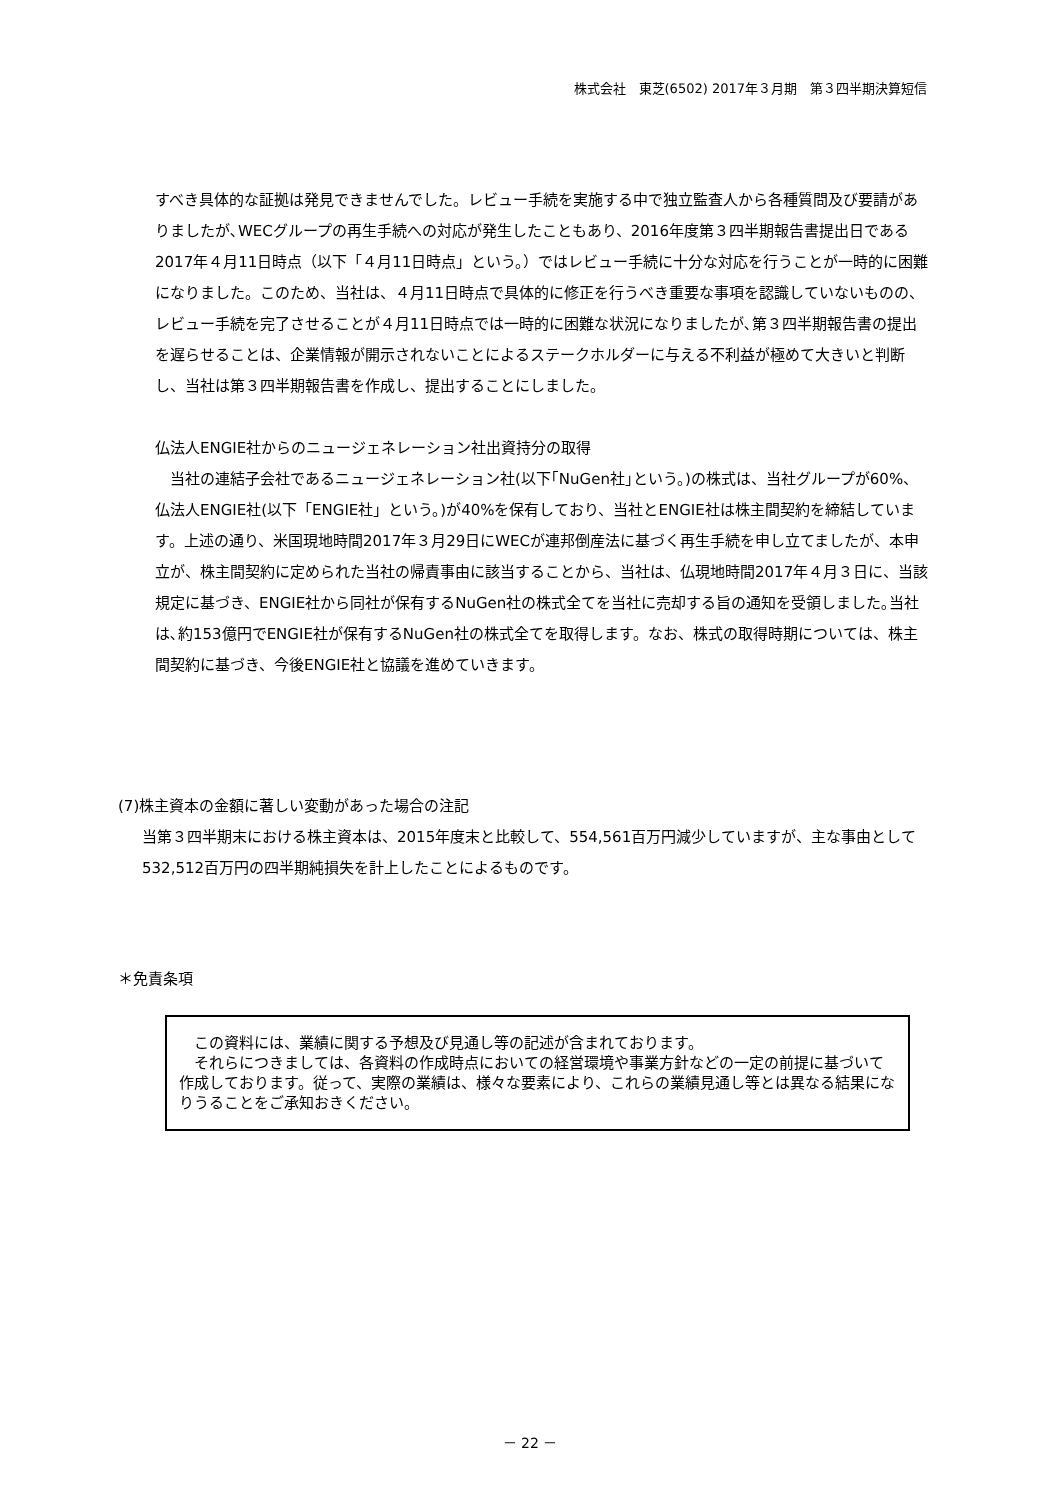株式会社　東芝(6502) 2017年３月期　第３四半期決算短信
すべき具体的な証拠は発見できませんでした。レビュー手続を実施する中で独立監査人から各種質問及び要請がありましたが､WECグループの再生手続への対応が発生したこともあり、2016年度第３四半期報告書提出日である2017年４月11日時点（以下「４月11日時点」という。）ではレビュー手続に十分な対応を行うことが一時的に困難になりました。このため、当社は、４月11日時点で具体的に修正を行うべき重要な事項を認識していないものの、レビュー手続を完了させることが４月11日時点では一時的に困難な状況になりましたが､第３四半期報告書の提出を遅らせることは、企業情報が開示されないことによるステークホルダーに与える不利益が極めて大きいと判断し、当社は第３四半期報告書を作成し、提出することにしました。
仏法人ENGIE社からのニュージェネレーション社出資持分の取得
　当社の連結子会社であるニュージェネレーション社(以下｢NuGen社｣という。)の株式は、当社グループが60%、仏法人ENGIE社(以下「ENGIE社」という。)が40%を保有しており、当社とENGIE社は株主間契約を締結しています。上述の通り、米国現地時間2017年３月29日にWECが連邦倒産法に基づく再生手続を申し立てましたが、本申立が、株主間契約に定められた当社の帰責事由に該当することから、当社は、仏現地時間2017年４月３日に、当該規定に基づき、ENGIE社から同社が保有するNuGen社の株式全てを当社に売却する旨の通知を受領しました｡当社は､約153億円でENGIE社が保有するNuGen社の株式全てを取得します。なお、株式の取得時期については、株主間契約に基づき、今後ENGIE社と協議を進めていきます。
(7)株主資本の金額に著しい変動があった場合の注記
当第３四半期末における株主資本は、2015年度末と比較して、554,561百万円減少していますが、主な事由として532,512百万円の四半期純損失を計上したことによるものです。
＊免責条項
　この資料には、業績に関する予想及び見通し等の記述が含まれております。
　それらにつきましては、各資料の作成時点においての経営環境や事業方針などの一定の前提に基づいて作成しております。従って、実際の業績は、様々な要素により、これらの業績見通し等とは異なる結果になりうることをご承知おきください。
－ 22 －